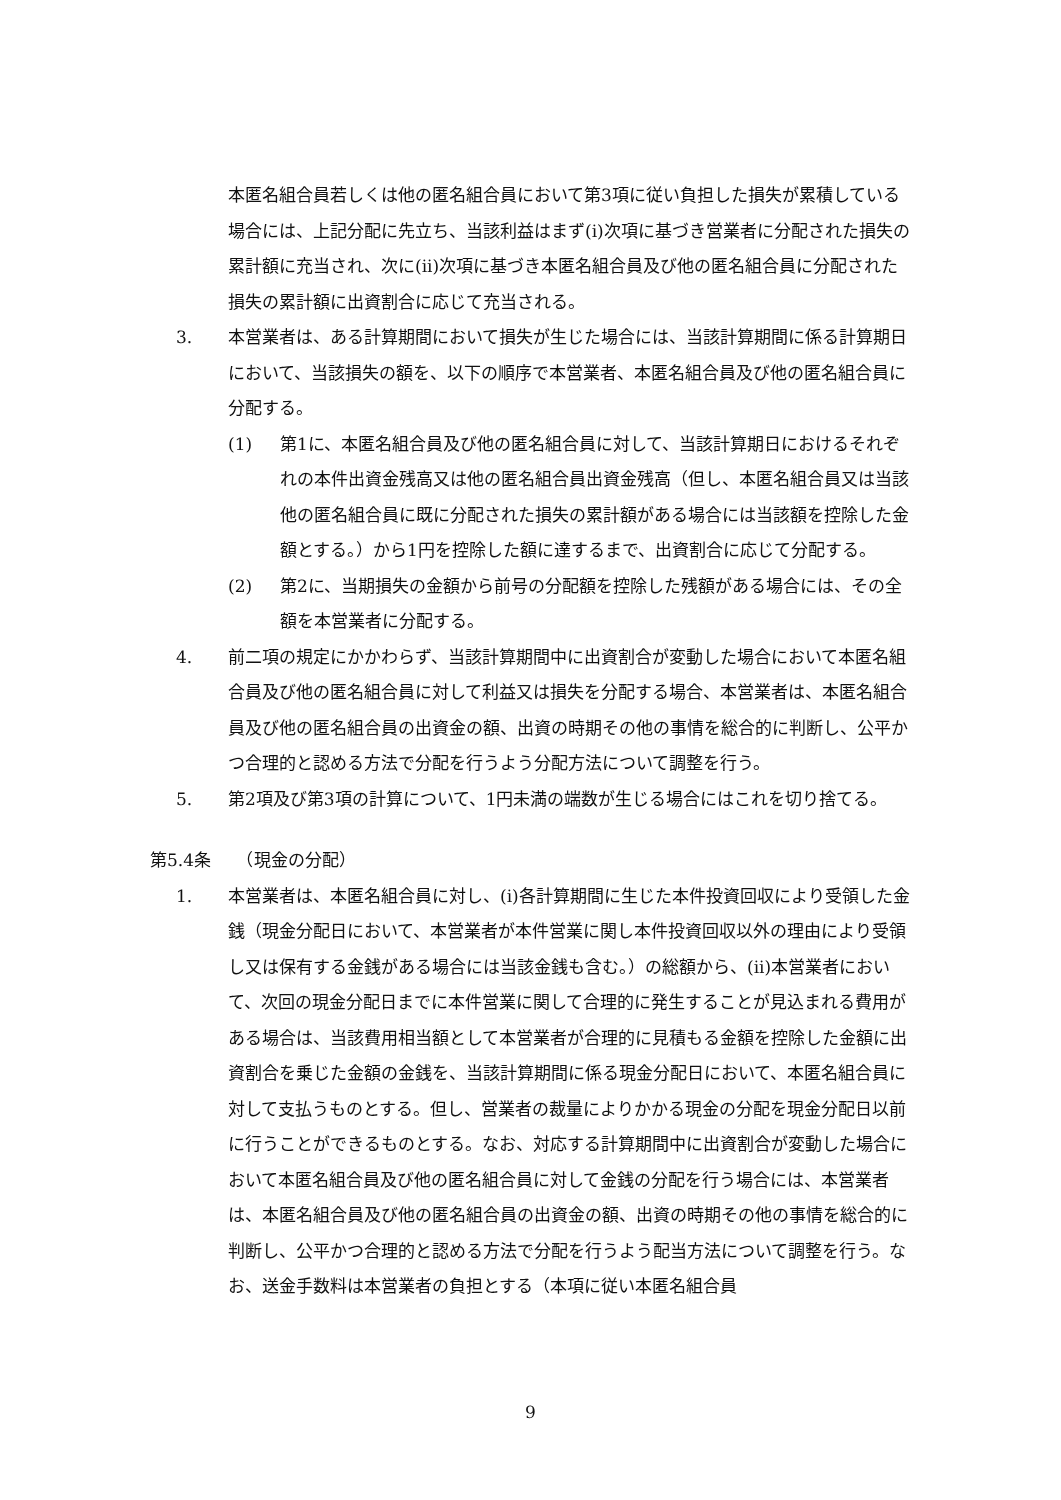本匿名組合員若しくは他の匿名組合員において第3項に従い負担した損失が累積している場合には、上記分配に先立ち、当該利益はまず(i)次項に基づき営業者に分配された損失の累計額に充当され、次に(ii)次項に基づき本匿名組合員及び他の匿名組合員に分配された損失の累計額に出資割合に応じて充当される。
3. 本営業者は、ある計算期間において損失が生じた場合には、当該計算期間に係る計算期日において、当該損失の額を、以下の順序で本営業者、本匿名組合員及び他の匿名組合員に分配する。
(1) 第1に、本匿名組合員及び他の匿名組合員に対して、当該計算期日におけるそれぞれの本件出資金残高又は他の匿名組合員出資金残高（但し、本匿名組合員又は当該他の匿名組合員に既に分配された損失の累計額がある場合には当該額を控除した金額とする。）から1円を控除した額に達するまで、出資割合に応じて分配する。
(2) 第2に、当期損失の金額から前号の分配額を控除した残額がある場合には、その全額を本営業者に分配する。
4. 前二項の規定にかかわらず、当該計算期間中に出資割合が変動した場合において本匿名組合員及び他の匿名組合員に対して利益又は損失を分配する場合、本営業者は、本匿名組合員及び他の匿名組合員の出資金の額、出資の時期その他の事情を総合的に判断し、公平かつ合理的と認める方法で分配を行うよう分配方法について調整を行う。
5. 第2項及び第3項の計算について、1円未満の端数が生じる場合にはこれを切り捨てる。
第5.4条　　（現金の分配）
1. 本営業者は、本匿名組合員に対し、(i)各計算期間に生じた本件投資回収により受領した金銭（現金分配日において、本営業者が本件営業に関し本件投資回収以外の理由により受領し又は保有する金銭がある場合には当該金銭も含む。）の総額から、(ii)本営業者において、次回の現金分配日までに本件営業に関して合理的に発生することが見込まれる費用がある場合は、当該費用相当額として本営業者が合理的に見積もる金額を控除した金額に出資割合を乗じた金額の金銭を、当該計算期間に係る現金分配日において、本匿名組合員に対して支払うものとする。但し、営業者の裁量によりかかる現金の分配を現金分配日以前に行うことができるものとする。なお、対応する計算期間中に出資割合が変動した場合において本匿名組合員及び他の匿名組合員に対して金銭の分配を行う場合には、本営業者は、本匿名組合員及び他の匿名組合員の出資金の額、出資の時期その他の事情を総合的に判断し、公平かつ合理的と認める方法で分配を行うよう配当方法について調整を行う。なお、送金手数料は本営業者の負担とする（本項に従い本匿名組合員
9